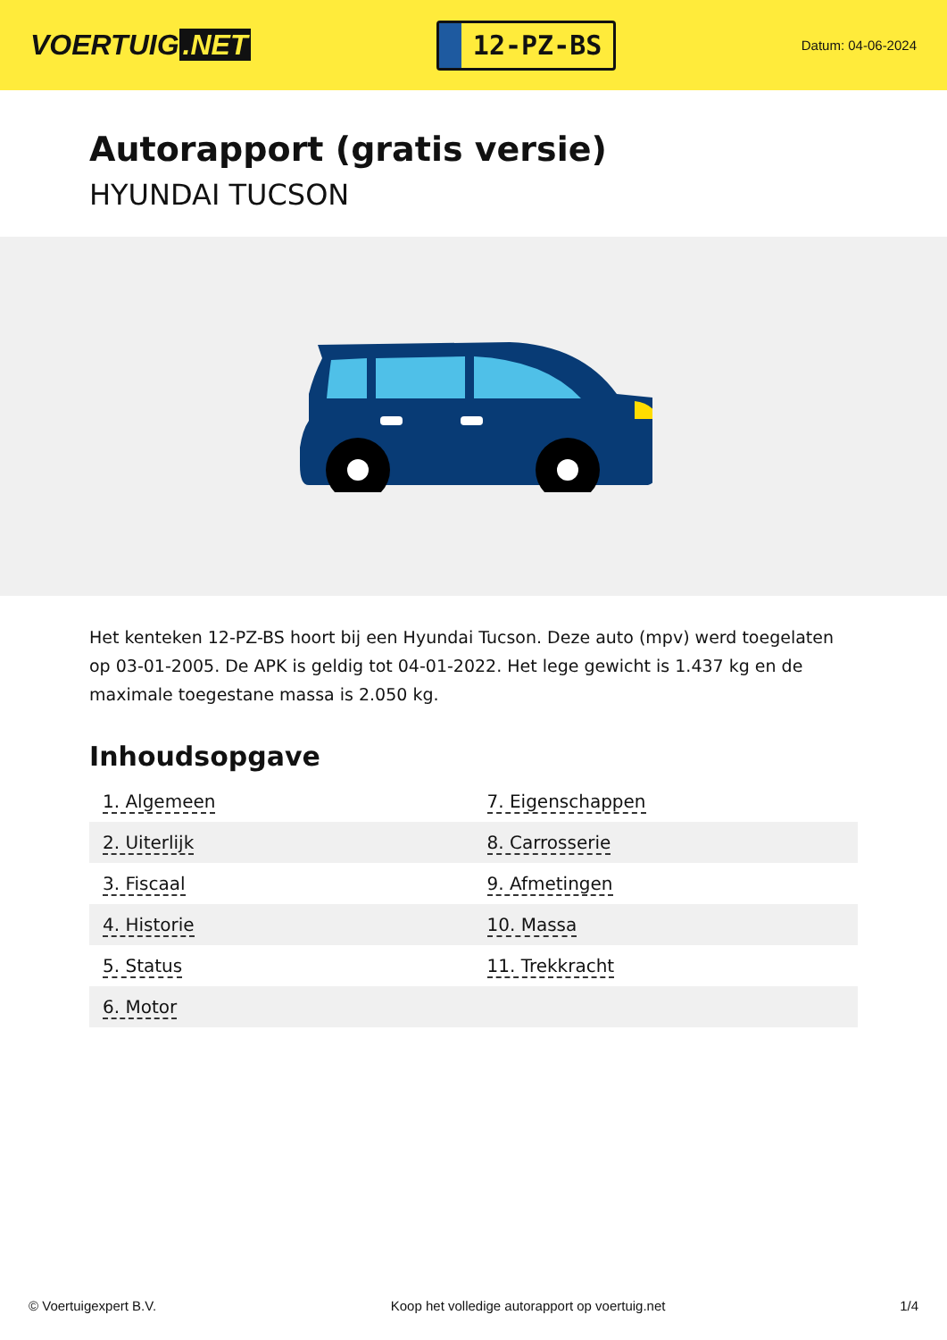VOERTUIG.NET
12-PZ-BS
Datum: 04-06-2024
Autorapport (gratis versie)
HYUNDAI TUCSON
Het kenteken 12-PZ-BS hoort bij een Hyundai Tucson. Deze auto (mpv) werd toegelaten op 03-01-2005. De APK is geldig tot 04-01-2022. Het lege gewicht is 1.437 kg en de maximale toegestane massa is 2.050 kg.
Inhoudsopgave
| 1. Algemeen | 7. Eigenschappen |
| 2. Uiterlijk | 8. Carrosserie |
| 3. Fiscaal | 9. Afmetingen |
| 4. Historie | 10. Massa |
| 5. Status | 11. Trekkracht |
| 6. Motor | |
© Voertuigexpert B.V. Koop het volledige autorapport op voertuig.net 1/4